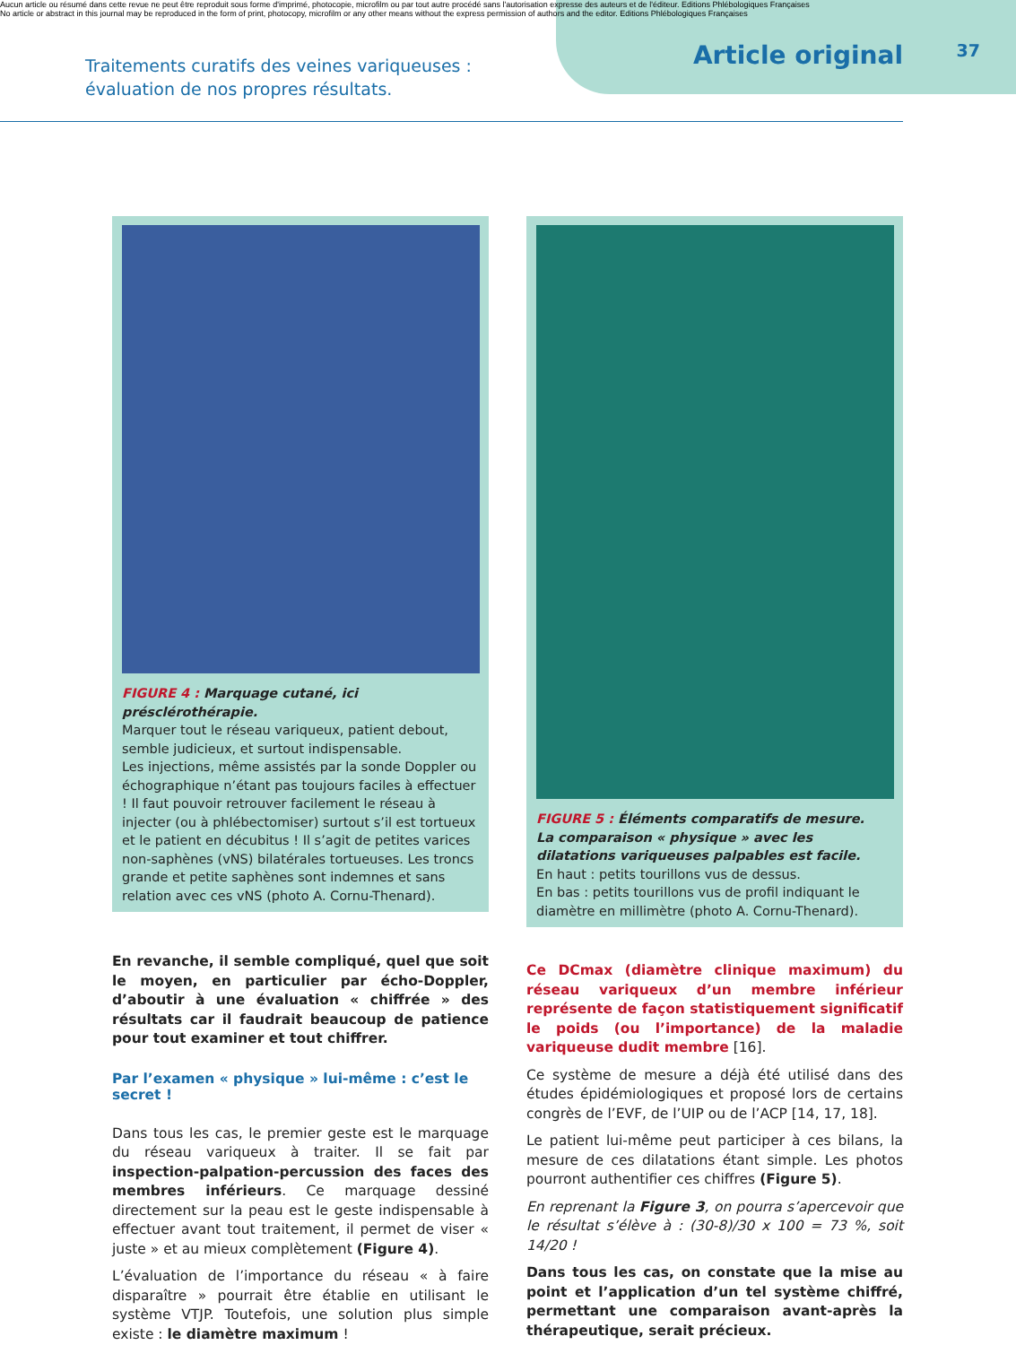Aucun article ou résumé dans cette revue ne peut être reproduit sous forme d'imprimé, photocopie, microfilm ou par tout autre procédé sans l'autorisation expresse des auteurs et de l'éditeur. Editions Phlébologiques Françaises
No article or abstract in this journal may be reproduced in the form of print, photocopy, microfilm or any other means without the express permission of authors and the editor. Editions Phlébologiques Françaises
Traitements curatifs des veines variqueuses :
évaluation de nos propres résultats.
Article original
37
FIGURE 4 : Marquage cutané, ici présclérothérapie.
Marquer tout le réseau variqueux, patient debout, semble judicieux, et surtout indispensable.
Les injections, même assistés par la sonde Doppler ou échographique n’étant pas toujours faciles à effectuer ! Il faut pouvoir retrouver facilement le réseau à injecter (ou à phlébectomiser) surtout s’il est tortueux et le patient en décubitus ! Il s’agit de petites varices non-saphènes (vNS) bilatérales tortueuses. Les troncs grande et petite saphènes sont indemnes et sans relation avec ces vNS (photo A. Cornu-Thenard).
En revanche, il semble compliqué, quel que soit le moyen, en particulier par écho-Doppler, d’aboutir à une évaluation « chiffrée » des résultats car il faudrait beaucoup de patience pour tout examiner et tout chiffrer.
Par l’examen « physique » lui-même : c’est le secret !
Dans tous les cas, le premier geste est le marquage du réseau variqueux à traiter. Il se fait par inspection-palpation-percussion des faces des membres inférieurs. Ce marquage dessiné directement sur la peau est le geste indispensable à effectuer avant tout traitement, il permet de viser « juste » et au mieux complètement (Figure 4).
L’évaluation de l’importance du réseau « à faire disparaître » pourrait être établie en utilisant le système VTJP. Toutefois, une solution plus simple existe : le diamètre maximum !
FIGURE 5 : Éléments comparatifs de mesure.
La comparaison « physique » avec les dilatations variqueuses palpables est facile.
En haut : petits tourillons vus de dessus.
En bas : petits tourillons vus de profil indiquant le diamètre en millimètre (photo A. Cornu-Thenard).
Ce DCmax (diamètre clinique maximum) du réseau variqueux d’un membre inférieur représente de façon statistiquement significatif le poids (ou l’importance) de la maladie variqueuse dudit membre [16].
Ce système de mesure a déjà été utilisé dans des études épidémiologiques et proposé lors de certains congrès de l’EVF, de l’UIP ou de l’ACP [14, 17, 18].
Le patient lui-même peut participer à ces bilans, la mesure de ces dilatations étant simple. Les photos pourront authentifier ces chiffres (Figure 5).
En reprenant la Figure 3, on pourra s’apercevoir que le résultat s’élève à : (30-8)/30 x 100 = 73 %, soit 14/20 !
Dans tous les cas, on constate que la mise au point et l’application d’un tel système chiffré, permettant une comparaison avant-après la thérapeutique, serait précieux.